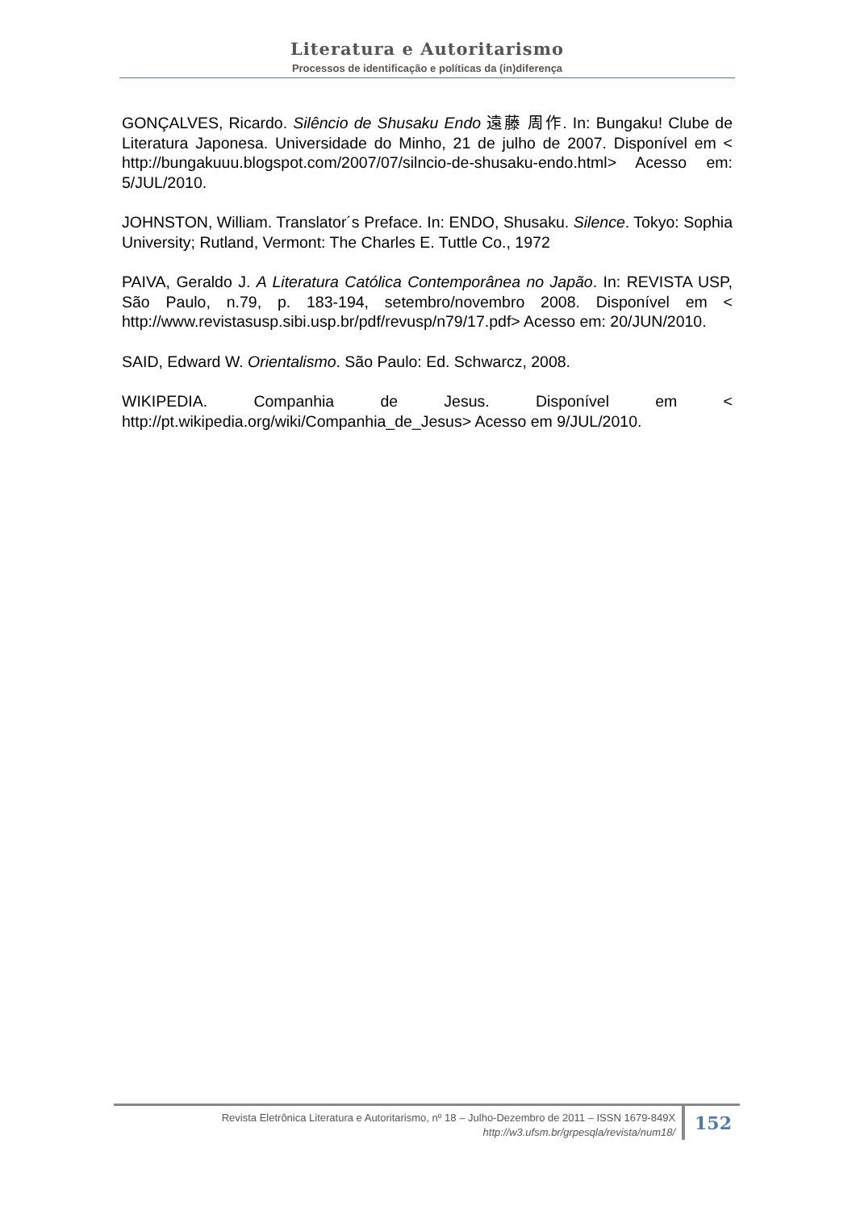Literatura e Autoritarismo
Processos de identificação e políticas da (in)diferença
GONÇALVES, Ricardo. Silêncio de Shusaku Endo 遠藤 周作. In: Bungaku! Clube de Literatura Japonesa. Universidade do Minho, 21 de julho de 2007. Disponível em < http://bungakuuu.blogspot.com/2007/07/silncio-de-shusaku-endo.html> Acesso em: 5/JUL/2010.
JOHNSTON, William. Translator´s Preface. In: ENDO, Shusaku. Silence. Tokyo: Sophia University; Rutland, Vermont: The Charles E. Tuttle Co., 1972
PAIVA, Geraldo J. A Literatura Católica Contemporânea no Japão. In: REVISTA USP, São Paulo, n.79, p. 183-194, setembro/novembro 2008. Disponível em < http://www.revistasusp.sibi.usp.br/pdf/revusp/n79/17.pdf> Acesso em: 20/JUN/2010.
SAID, Edward W. Orientalismo. São Paulo: Ed. Schwarcz, 2008.
WIKIPEDIA. Companhia de Jesus. Disponível em < http://pt.wikipedia.org/wiki/Companhia_de_Jesus> Acesso em 9/JUL/2010.
Revista Eletrônica Literatura e Autoritarismo, nº 18 – Julho-Dezembro de 2011 – ISSN 1679-849X
http://w3.ufsm.br/grpesqla/revista/num18/
152